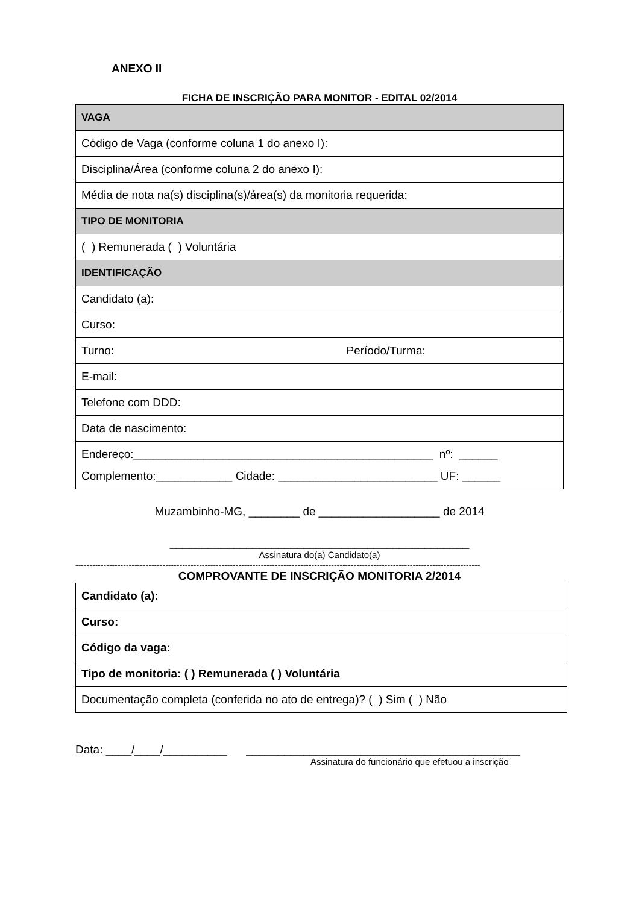ANEXO II
FICHA DE INSCRIÇÃO PARA MONITOR - EDITAL 02/2014
| VAGA |
| Código de Vaga (conforme coluna 1 do anexo I): |
| Disciplina/Área (conforme coluna 2 do anexo I): |
| Média de nota na(s) disciplina(s)/área(s) da monitoria requerida: |
| TIPO DE MONITORIA |
| ( ) Remunerada ( ) Voluntária |
| IDENTIFICAÇÃO |
| Candidato (a): |
| Curso: |
| Turno: Período/Turma: |
| E-mail: |
| Telefone com DDD: |
| Data de nascimento: |
| Endereço:_______________________________________________ nº: ______ Complemento:____________ Cidade: _________________________ UF: ______ |
Muzambinho-MG, ________ de ___________________ de 2014
_______________________________________________
Assinatura do(a) Candidato(a)
------------------------------------------------------------------------------------------------------------------------------------------------
COMPROVANTE DE INSCRIÇÃO MONITORIA 2/2014
| Candidato (a): |
| Curso: |
| Código da vaga: |
| Tipo de monitoria: ( ) Remunerada ( ) Voluntária |
| Documentação completa (conferida no ato de entrega)? ( ) Sim ( ) Não |
Data: ____/____/__________ ___________________________________________
Assinatura do funcionário que efetuou a inscrição